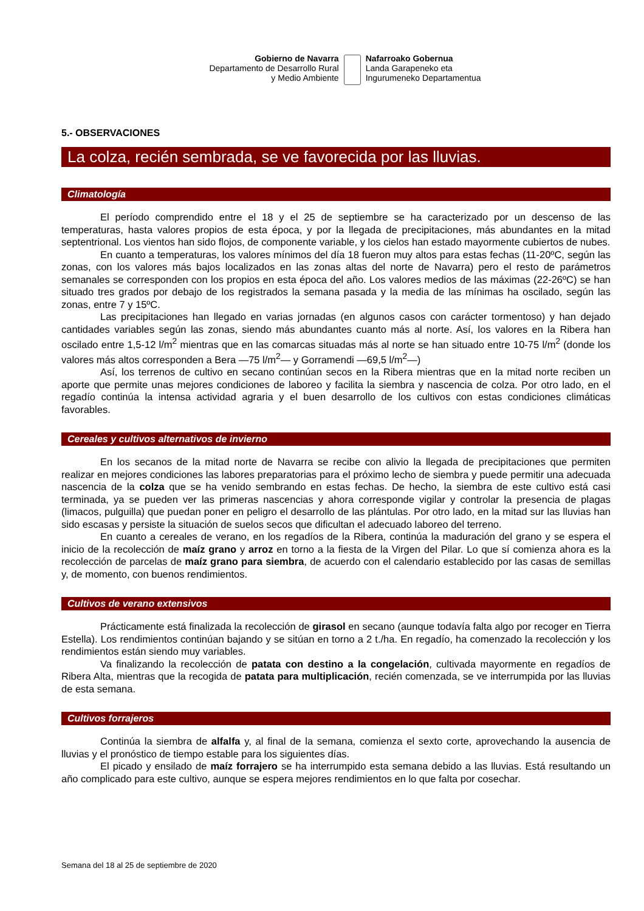Gobierno de Navarra
Departamento de Desarrollo Rural
y Medio Ambiente
Nafarroako Gobernua
Landa Garapeneko eta
Ingurumeneko Departamentua
5.- OBSERVACIONES
La colza, recién sembrada, se ve favorecida por las lluvias.
Climatología
El período comprendido entre el 18 y el 25 de septiembre se ha caracterizado por un descenso de las temperaturas, hasta valores propios de esta época, y por la llegada de precipitaciones, más abundantes en la mitad septentrional. Los vientos han sido flojos, de componente variable, y los cielos han estado mayormente cubiertos de nubes.
En cuanto a temperaturas, los valores mínimos del día 18 fueron muy altos para estas fechas (11-20ºC, según las zonas, con los valores más bajos localizados en las zonas altas del norte de Navarra) pero el resto de parámetros semanales se corresponden con los propios en esta época del año. Los valores medios de las máximas (22-26ºC) se han situado tres grados por debajo de los registrados la semana pasada y la media de las mínimas ha oscilado, según las zonas, entre 7 y 15ºC.
Las precipitaciones han llegado en varias jornadas (en algunos casos con carácter tormentoso) y han dejado cantidades variables según las zonas, siendo más abundantes cuanto más al norte. Así, los valores en la Ribera han oscilado entre 1,5-12 l/m<sup>2</sup> mientras que en las comarcas situadas más al norte se han situado entre 10-75 l/m<sup>2</sup> (donde los valores más altos corresponden a Bera —75 l/m<sup>2</sup>— y Gorramendi —69,5 l/m<sup>2</sup>—)
Así, los terrenos de cultivo en secano continúan secos en la Ribera mientras que en la mitad norte reciben un aporte que permite unas mejores condiciones de laboreo y facilita la siembra y nascencia de colza. Por otro lado, en el regadío continúa la intensa actividad agraria y el buen desarrollo de los cultivos con estas condiciones climáticas favorables.
Cereales y cultivos alternativos de invierno
En los secanos de la mitad norte de Navarra se recibe con alivio la llegada de precipitaciones que permiten realizar en mejores condiciones las labores preparatorias para el próximo lecho de siembra y puede permitir una adecuada nascencia de la colza que se ha venido sembrando en estas fechas. De hecho, la siembra de este cultivo está casi terminada, ya se pueden ver las primeras nascencias y ahora corresponde vigilar y controlar la presencia de plagas (limacos, pulguilla) que puedan poner en peligro el desarrollo de las plántulas. Por otro lado, en la mitad sur las lluvias han sido escasas y persiste la situación de suelos secos que dificultan el adecuado laboreo del terreno.
En cuanto a cereales de verano, en los regadíos de la Ribera, continúa la maduración del grano y se espera el inicio de la recolección de maíz grano y arroz en torno a la fiesta de la Virgen del Pilar. Lo que sí comienza ahora es la recolección de parcelas de maíz grano para siembra, de acuerdo con el calendario establecido por las casas de semillas y, de momento, con buenos rendimientos.
Cultivos de verano extensivos
Prácticamente está finalizada la recolección de girasol en secano (aunque todavía falta algo por recoger en Tierra Estella). Los rendimientos continúan bajando y se sitúan en torno a 2 t./ha. En regadío, ha comenzado la recolección y los rendimientos están siendo muy variables.
Va finalizando la recolección de patata con destino a la congelación, cultivada mayormente en regadíos de Ribera Alta, mientras que la recogida de patata para multiplicación, recién comenzada, se ve interrumpida por las lluvias de esta semana.
Cultivos forrajeros
Continúa la siembra de alfalfa y, al final de la semana, comienza el sexto corte, aprovechando la ausencia de lluvias y el pronóstico de tiempo estable para los siguientes días.
El picado y ensilado de maíz forrajero se ha interrumpido esta semana debido a las lluvias. Está resultando un año complicado para este cultivo, aunque se espera mejores rendimientos en lo que falta por cosechar.
Semana del 18 al 25 de septiembre de 2020